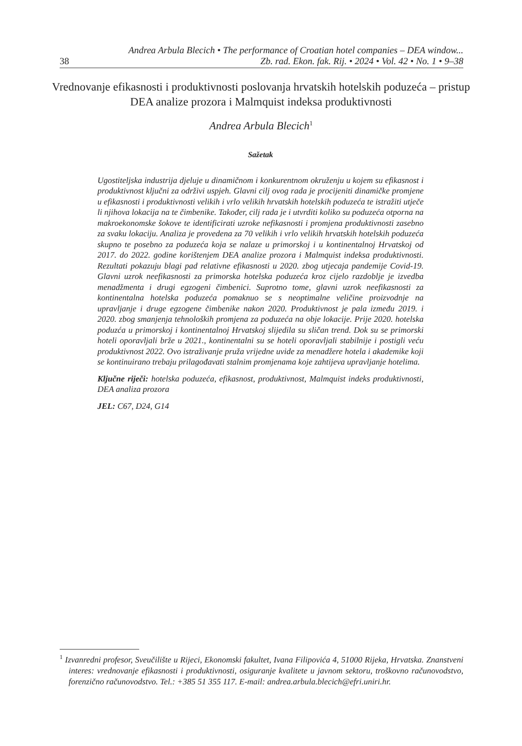Andrea Arbula Blecich • The performance of Croatian hotel companies – DEA window...
38 Zb. rad. Ekon. fak. Rij. • 2024 • Vol. 42 • No. 1 • 9–38
Vrednovanje efikasnosti i produktivnosti poslovanja hrvatskih hotelskih poduzeća – pristup DEA analize prozora i Malmquist indeksa produktivnosti
Andrea Arbula Blecich<sup>1</sup>
Sažetak
Ugostiteljska industrija djeluje u dinamičnom i konkurentnom okruženju u kojem su efikasnost i produktivnost ključni za održivi uspjeh. Glavni cilj ovog rada je procijeniti dinamičke promjene u efikasnosti i produktivnosti velikih i vrlo velikih hrvatskih hotelskih poduzeća te istražiti utječe li njihova lokacija na te čimbenike. Također, cilj rada je i utvrditi koliko su poduzeća otporna na makroekonomske šokove te identificirati uzroke nefikasnosti i promjena produktivnosti zasebno za svaku lokaciju. Analiza je provedena za 70 velikih i vrlo velikih hrvatskih hotelskih poduzeća skupno te posebno za poduzeća koja se nalaze u primorskoj i u kontinentalnoj Hrvatskoj od 2017. do 2022. godine korištenjem DEA analize prozora i Malmquist indeksa produktivnosti. Rezultati pokazuju blagi pad relativne efikasnosti u 2020. zbog utjecaja pandemije Covid-19. Glavni uzrok neefikasnosti za primorska hotelska poduzeća kroz cijelo razdoblje je izvedba menadžmenta i drugi egzogeni čimbenici. Suprotno tome, glavni uzrok neefikasnosti za kontinentalna hotelska poduzeća pomaknuo se s neoptimalne veličine proizvodnje na upravljanje i druge egzogene čimbenike nakon 2020. Produktivnost je pala između 2019. i 2020. zbog smanjenja tehnoloških promjena za poduzeća na obje lokacije. Prije 2020. hotelska poduzća u primorskoj i kontinentalnoj Hrvatskoj slijedila su sličan trend. Dok su se primorski hoteli oporavljali brže u 2021., kontinentalni su se hoteli oporavljali stabilnije i postigli veću produktivnost 2022. Ovo istraživanje pruža vrijedne uvide za menadžere hotela i akademike koji se kontinuirano trebaju prilagođavati stalnim promjenama koje zahtijeva upravljanje hotelima.
Ključne riječi: hotelska poduzeća, efikasnost, produktivnost, Malmquist indeks produktivnosti, DEA analiza prozora
JEL: C67, D24, G14
<sup>1</sup> Izvanredni profesor, Sveučilište u Rijeci, Ekonomski fakultet, Ivana Filipovića 4, 51000 Rijeka, Hrvatska. Znanstveni interes: vrednovanje efikasnosti i produktivnosti, osiguranje kvalitete u javnom sektoru, troškovno računovodstvo, forenzično računovodstvo. Tel.: +385 51 355 117. E-mail: andrea.arbula.blecich@efri.uniri.hr.